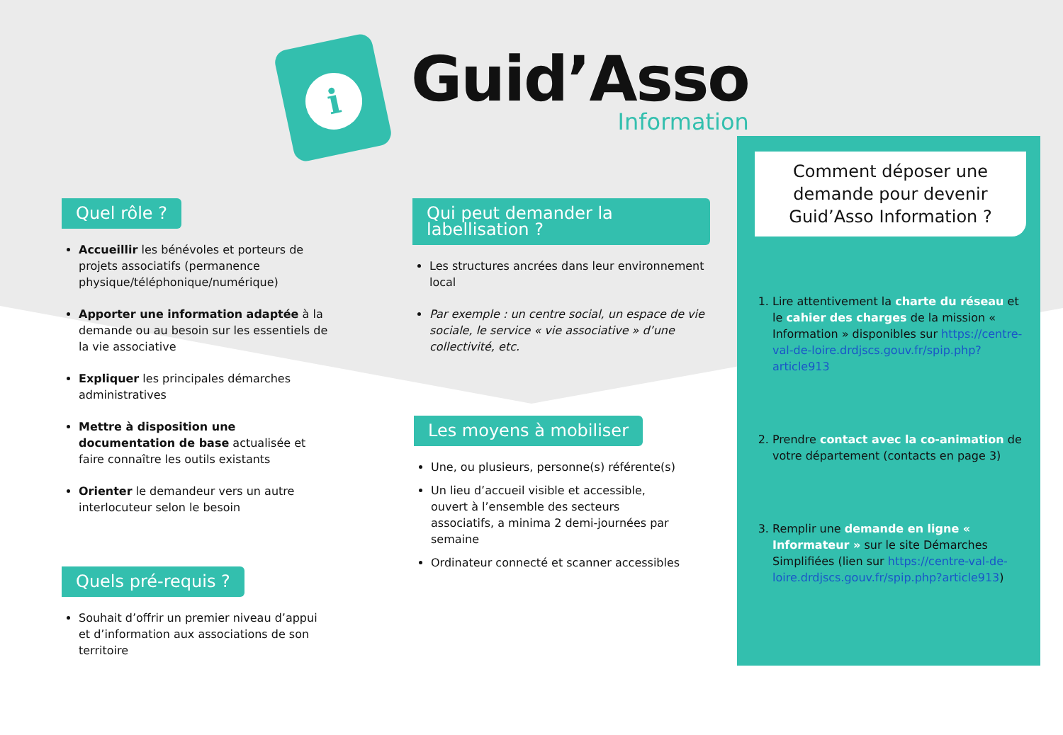i
Guid’Asso
Information
Quel rôle ?
Accueillir les bénévoles et porteurs de projets associatifs (permanence physique/téléphonique/numérique)
Apporter une information adaptée à la demande ou au besoin sur les essentiels de la vie associative
Expliquer les principales démarches administratives
Mettre à disposition une documentation de base actualisée et faire connaître les outils existants
Orienter le demandeur vers un autre interlocuteur selon le besoin
Quels pré-requis ?
Souhait d’offrir un premier niveau d’appui et d’information aux associations de son territoire
Qui peut demander la labellisation ?
Les structures ancrées dans leur environnement local
Par exemple : un centre social, un espace de vie sociale, le service « vie associative » d’une collectivité, etc.
Les moyens à mobiliser
Une, ou plusieurs, personne(s) référente(s)
Un lieu d’accueil visible et accessible, ouvert à l’ensemble des secteurs associatifs, a minima 2 demi-journées par semaine
Ordinateur connecté et scanner accessibles
Comment déposer une demande pour devenir
Guid’Asso Information ?
1. Lire attentivement la charte du réseau et le cahier des charges de la mission « Information » disponibles sur https://centre-val-de-loire.drdjscs.gouv.fr/spip.php?article913
2. Prendre contact avec la co-animation de votre département (contacts en page 3)
3. Remplir une demande en ligne « Informateur » sur le site Démarches Simplifiées (lien sur https://centre-val-de-loire.drdjscs.gouv.fr/spip.php?article913)